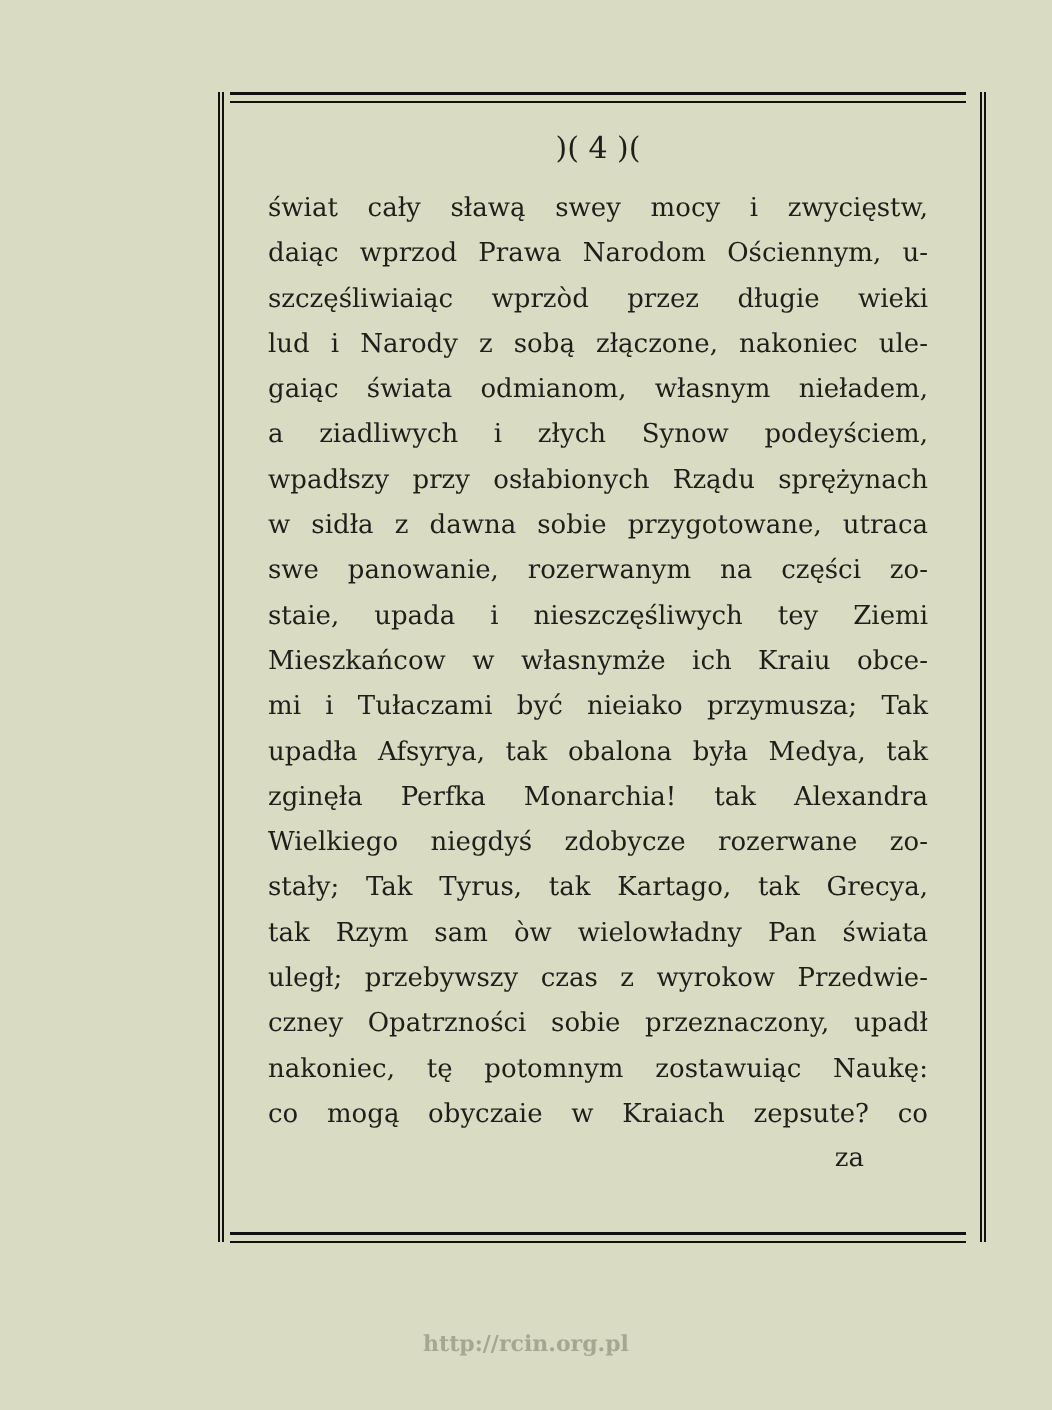)( 4 )(
świat cały sławą swey mocy i zwycięstw,
daiąc wprzod Prawa Narodom Ościennym, u-
szczęśliwiaiąc wprzòd przez długie wieki
lud i Narody z sobą złączone, nakoniec ule-
gaiąc świata odmianom, własnym nieładem,
a ziadliwych i złych Synow podeyściem,
wpadłszy przy osłabionych Rządu sprężynach
w sidła z dawna sobie przygotowane, utraca
swe panowanie, rozerwanym na części zo-
staie, upada i nieszczęśliwych tey Ziemi
Mieszkańcow w własnymże ich Kraiu obce-
mi i Tułaczami być nieiako przymusza; Tak
upadła Afsyrya, tak obalona była Medya, tak
zginęła Perfka Monarchia! tak Alexandra
Wielkiego niegdyś zdobycze rozerwane zo-
stały; Tak Tyrus, tak Kartago, tak Grecya,
tak Rzym sam òw wielowładny Pan świata
uległ; przebywszy czas z wyrokow Przedwie-
czney Opatrzności sobie przeznaczony, upadł
nakoniec, tę potomnym zostawuiąc Naukę:
co mogą obyczaie w Kraiach zepsute? co
za
http://rcin.org.pl